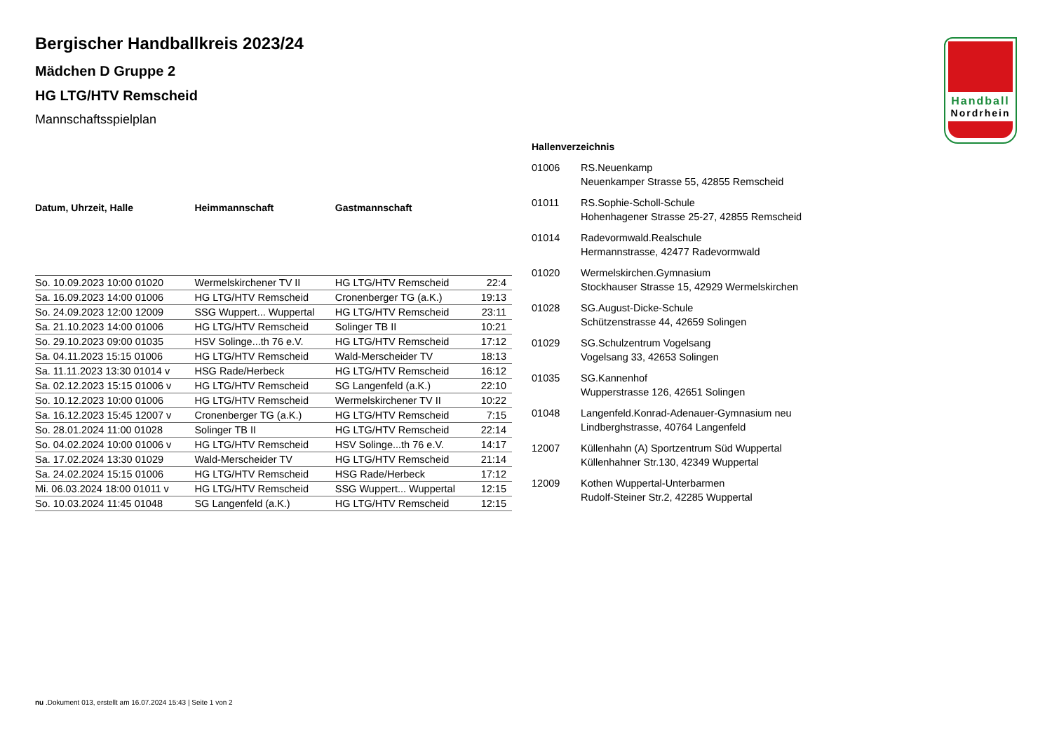Handball
Nordrhein
Bergischer Handballkreis 2023/24
Mädchen D Gruppe 2
HG LTG/HTV Remscheid
Mannschaftsspielplan
| Datum, Uhrzeit, Halle | Heimmannschaft | Gastmannschaft | |
| --- | --- | --- | --- |
| So. 10.09.2023 10:00 01020 | Wermelskirchener TV II | HG LTG/HTV Remscheid | 22:4 |
| Sa. 16.09.2023 14:00 01006 | HG LTG/HTV Remscheid | Cronenberger TG (a.K.) | 19:13 |
| So. 24.09.2023 12:00 12009 | SSG Wuppert... Wuppertal | HG LTG/HTV Remscheid | 23:11 |
| Sa. 21.10.2023 14:00 01006 | HG LTG/HTV Remscheid | Solinger TB II | 10:21 |
| So. 29.10.2023 09:00 01035 | HSV Solinge...th 76 e.V. | HG LTG/HTV Remscheid | 17:12 |
| Sa. 04.11.2023 15:15 01006 | HG LTG/HTV Remscheid | Wald-Merscheider TV | 18:13 |
| Sa. 11.11.2023 13:30 01014 v | HSG Rade/Herbeck | HG LTG/HTV Remscheid | 16:12 |
| Sa. 02.12.2023 15:15 01006 v | HG LTG/HTV Remscheid | SG Langenfeld (a.K.) | 22:10 |
| So. 10.12.2023 10:00 01006 | HG LTG/HTV Remscheid | Wermelskirchener TV II | 10:22 |
| Sa. 16.12.2023 15:45 12007 v | Cronenberger TG (a.K.) | HG LTG/HTV Remscheid | 7:15 |
| So. 28.01.2024 11:00 01028 | Solinger TB II | HG LTG/HTV Remscheid | 22:14 |
| So. 04.02.2024 10:00 01006 v | HG LTG/HTV Remscheid | HSV Solinge...th 76 e.V. | 14:17 |
| Sa. 17.02.2024 13:30 01029 | Wald-Merscheider TV | HG LTG/HTV Remscheid | 21:14 |
| Sa. 24.02.2024 15:15 01006 | HG LTG/HTV Remscheid | HSG Rade/Herbeck | 17:12 |
| Mi. 06.03.2024 18:00 01011 v | HG LTG/HTV Remscheid | SSG Wuppert... Wuppertal | 12:15 |
| So. 10.03.2024 11:45 01048 | SG Langenfeld (a.K.) | HG LTG/HTV Remscheid | 12:15 |
Hallenverzeichnis
| 01006 | RS.Neuenkamp Neuenkamper Strasse 55, 42855 Remscheid |
| 01011 | RS.Sophie-Scholl-Schule Hohenhagener Strasse 25-27, 42855 Remscheid |
| 01014 | Radevormwald.Realschule Hermannstrasse, 42477 Radevormwald |
| 01020 | Wermelskirchen.Gymnasium Stockhauser Strasse 15, 42929 Wermelskirchen |
| 01028 | SG.August-Dicke-Schule Schützenstrasse 44, 42659 Solingen |
| 01029 | SG.Schulzentrum Vogelsang Vogelsang 33, 42653 Solingen |
| 01035 | SG.Kannenhof Wupperstrasse 126, 42651 Solingen |
| 01048 | Langenfeld.Konrad-Adenauer-Gymnasium neu Lindberghstrasse, 40764 Langenfeld |
| 12007 | Küllenhahn (A) Sportzentrum Süd Wuppertal Küllenhahner Str.130, 42349 Wuppertal |
| 12009 | Kothen Wuppertal-Unterbarmen Rudolf-Steiner Str.2, 42285 Wuppertal |
nu .Dokument 013, erstellt am 16.07.2024 15:43 | Seite 1 von 2